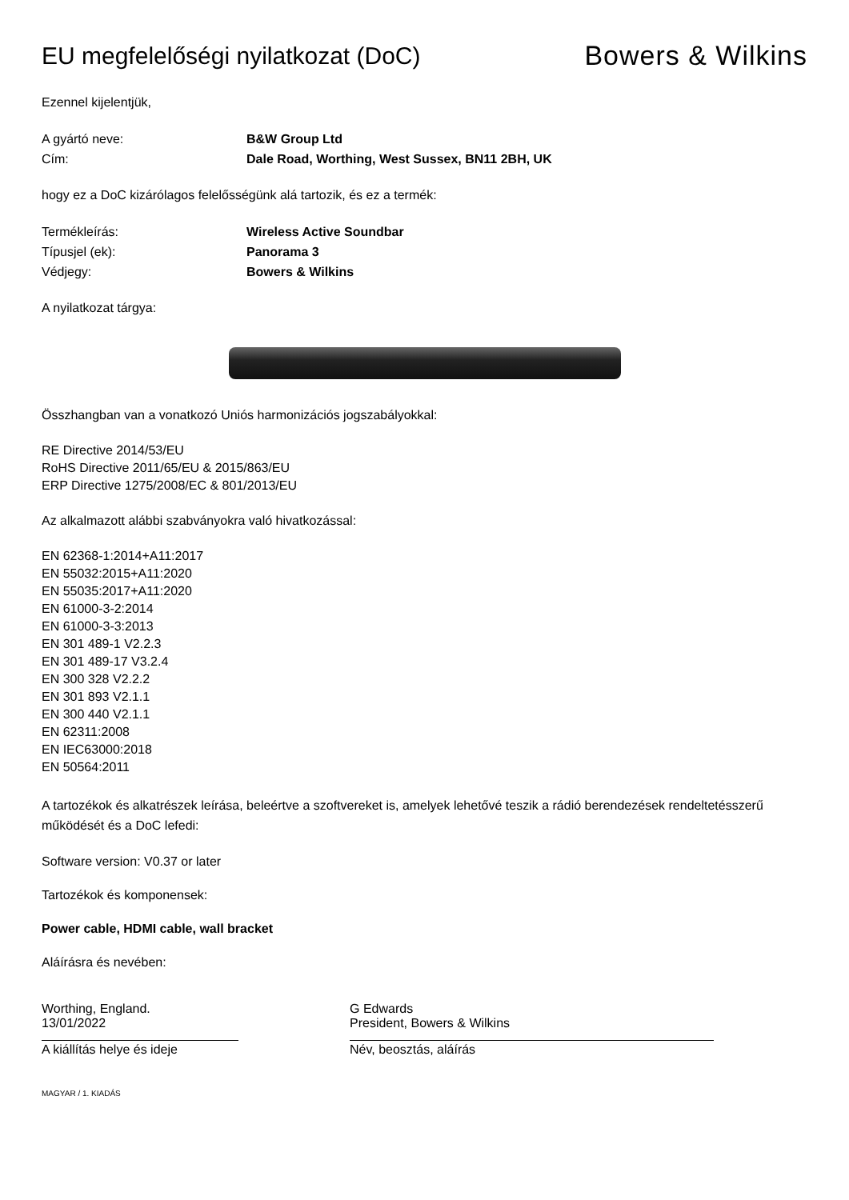EU megfelelőségi nyilatkozat (DoC)
Bowers & Wilkins
Ezennel kijelentjük,
A gyártó neve: B&W Group Ltd
Cím: Dale Road, Worthing, West Sussex, BN11 2BH, UK
hogy ez a DoC kizárólagos felelősségünk alá tartozik, és ez a termék:
Termékleírás: Wireless Active Soundbar
Típusjel (ek): Panorama 3
Védjegy: Bowers & Wilkins
A nyilatkozat tárgya:
Összhangban van a vonatkozó Uniós harmonizációs jogszabályokkal:
RE Directive 2014/53/EU
RoHS Directive 2011/65/EU & 2015/863/EU
ERP Directive 1275/2008/EC & 801/2013/EU
Az alkalmazott alábbi szabványokra való hivatkozással:
EN 62368-1:2014+A11:2017
EN 55032:2015+A11:2020
EN 55035:2017+A11:2020
EN 61000-3-2:2014
EN 61000-3-3:2013
EN 301 489-1 V2.2.3
EN 301 489-17 V3.2.4
EN 300 328 V2.2.2
EN 301 893 V2.1.1
EN 300 440 V2.1.1
EN 62311:2008
EN IEC63000:2018
EN 50564:2011
A tartozékok és alkatrészek leírása, beleértve a szoftvereket is, amelyek lehetővé teszik a rádió berendezések rendeltetésszerű működését és a DoC lefedi:
Software version: V0.37 or later
Tartozékok és komponensek:
Power cable, HDMI cable, wall bracket
Aláírásra és nevében:
Worthing, England.
13/01/2022
A kiállítás helye és ideje
G Edwards
President, Bowers & Wilkins
Név, beosztás, aláírás
MAGYAR / 1. KIADÁS